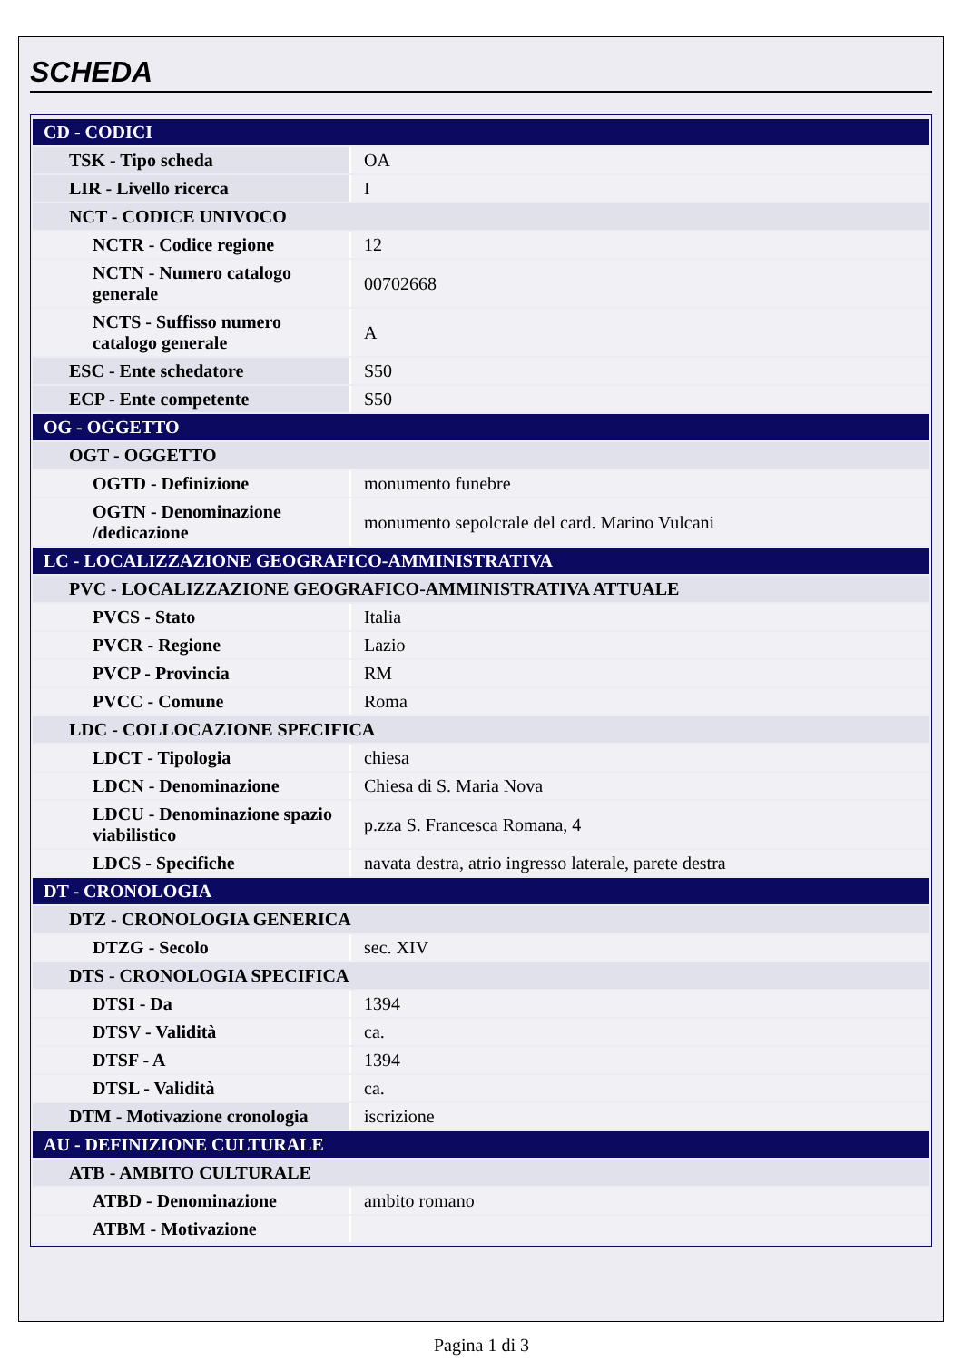SCHEDA
| CD - CODICI | |
| TSK - Tipo scheda | OA |
| LIR - Livello ricerca | I |
| NCT - CODICE UNIVOCO | |
| NCTR - Codice regione | 12 |
| NCTN - Numero catalogo generale | 00702668 |
| NCTS - Suffisso numero catalogo generale | A |
| ESC - Ente schedatore | S50 |
| ECP - Ente competente | S50 |
| OG - OGGETTO | |
| OGT - OGGETTO | |
| OGTD - Definizione | monumento funebre |
| OGTN - Denominazione /dedicazione | monumento sepolcrale del card. Marino Vulcani |
| LC - LOCALIZZAZIONE GEOGRAFICO-AMMINISTRATIVA | |
| PVC - LOCALIZZAZIONE GEOGRAFICO-AMMINISTRATIVA ATTUALE | |
| PVCS - Stato | Italia |
| PVCR - Regione | Lazio |
| PVCP - Provincia | RM |
| PVCC - Comune | Roma |
| LDC - COLLOCAZIONE SPECIFICA | |
| LDCT - Tipologia | chiesa |
| LDCN - Denominazione | Chiesa di S. Maria Nova |
| LDCU - Denominazione spazio viabilistico | p.zza S. Francesca Romana, 4 |
| LDCS - Specifiche | navata destra, atrio ingresso laterale, parete destra |
| DT - CRONOLOGIA | |
| DTZ - CRONOLOGIA GENERICA | |
| DTZG - Secolo | sec. XIV |
| DTS - CRONOLOGIA SPECIFICA | |
| DTSI - Da | 1394 |
| DTSV - Validità | ca. |
| DTSF - A | 1394 |
| DTSL - Validità | ca. |
| DTM - Motivazione cronologia | iscrizione |
| AU - DEFINIZIONE CULTURALE | |
| ATB - AMBITO CULTURALE | |
| ATBD - Denominazione | ambito romano |
| ATBM - Motivazione | |
Pagina 1 di 3